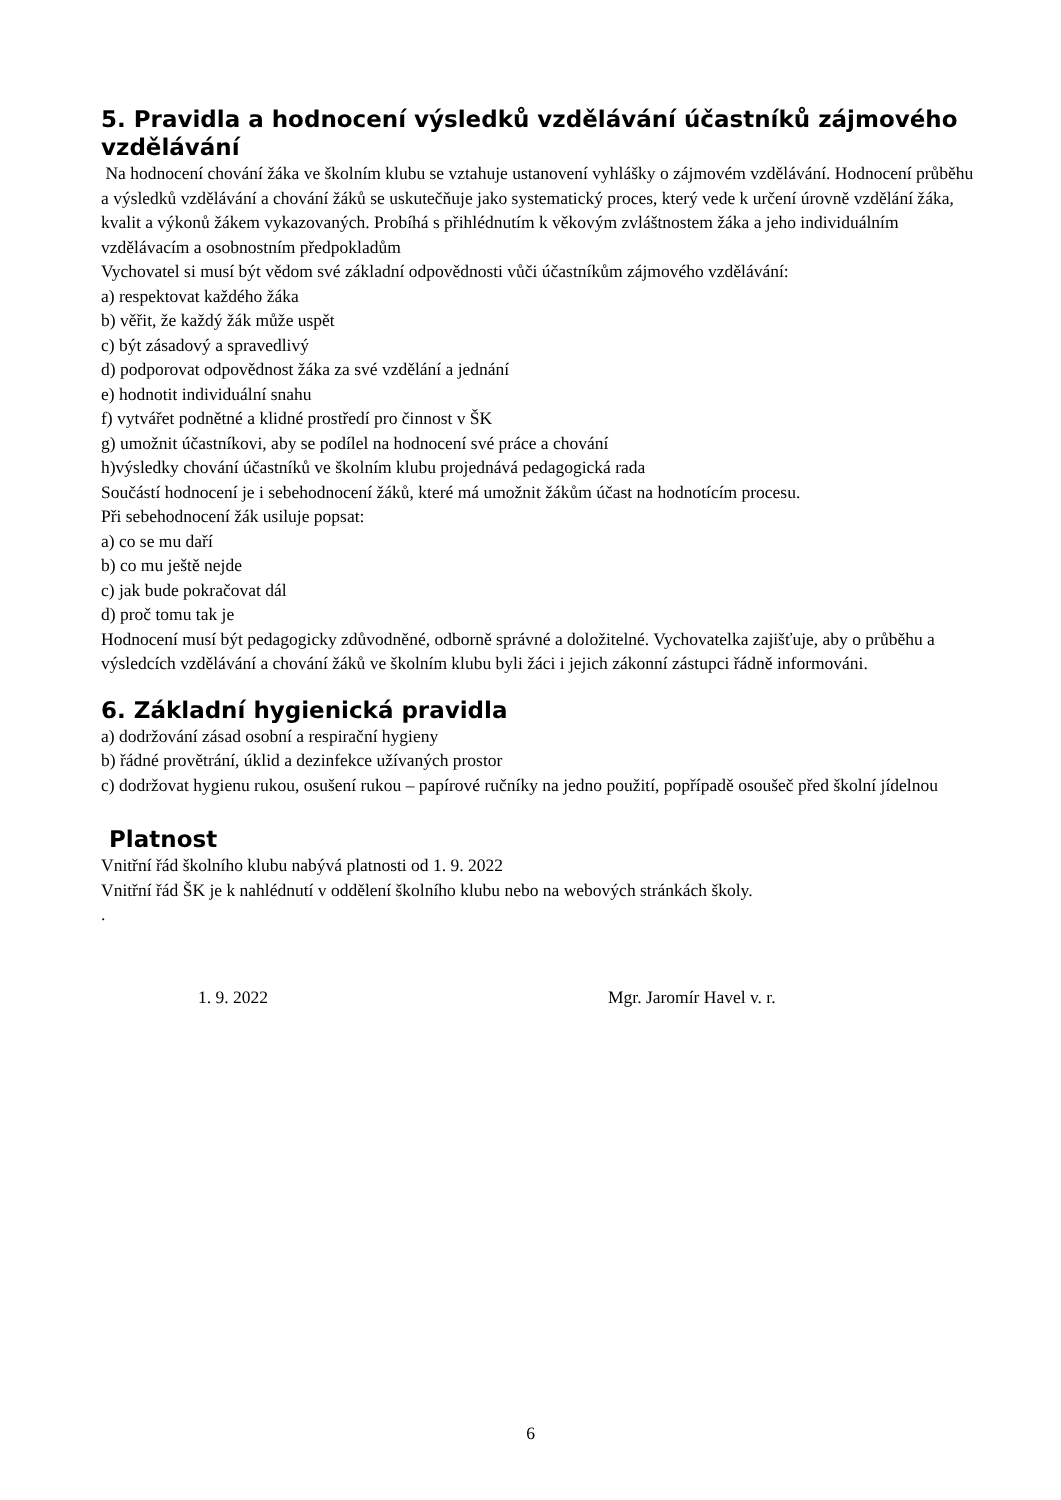5. Pravidla a hodnocení výsledků vzdělávání účastníků zájmového vzdělávání
Na hodnocení chování žáka ve školním klubu se vztahuje ustanovení vyhlášky o zájmovém vzdělávání. Hodnocení průběhu a výsledků vzdělávání a chování žáků se uskutečňuje jako systematický proces, který vede k určení úrovně vzdělání žáka, kvalit a výkonů žákem vykazovaných. Probíhá s přihlédnutím k věkovým zvláštnostem žáka a jeho individuálním vzdělávacím a osobnostním předpokladům
Vychovatel si musí být vědom své základní odpovědnosti vůči účastníkům zájmového vzdělávání:
a) respektovat každého žáka
b) věřit, že každý žák může uspět
c) být zásadový a spravedlivý
d) podporovat odpovědnost žáka za své vzdělání a jednání
e) hodnotit individuální snahu
f) vytvářet podnětné a klidné prostředí pro činnost v ŠK
g) umožnit účastníkovi, aby se podílel na hodnocení své práce a chování
h)výsledky chování účastníků ve školním klubu projednává pedagogická rada
Součástí hodnocení je i sebehodnocení žáků, které má umožnit žákům účast na hodnotícím procesu.
Při sebehodnocení žák usiluje popsat:
a) co se mu daří
b) co mu ještě nejde
c) jak bude pokračovat dál
d) proč tomu tak je
Hodnocení musí být pedagogicky zdůvodněné, odborně správné a doložitelné. Vychovatelka zajišťuje, aby o průběhu a výsledcích vzdělávání a chování žáků ve školním klubu byli žáci i jejich zákonní zástupci řádně informováni.
6. Základní hygienická pravidla
a) dodržování zásad osobní a respirační hygieny
b) řádné provětrání, úklid a dezinfekce užívaných prostor
c) dodržovat hygienu rukou, osušení rukou – papírové ručníky na jedno použití, popřípadě osoušeč před školní jídelnou
Platnost
Vnitřní řád školního klubu nabývá platnosti od 1. 9. 2022
Vnitřní řád ŠK je k nahlédnutí v oddělení školního klubu nebo na webových stránkách školy.
.
1. 9. 2022 Mgr. Jaromír Havel v. r.
6